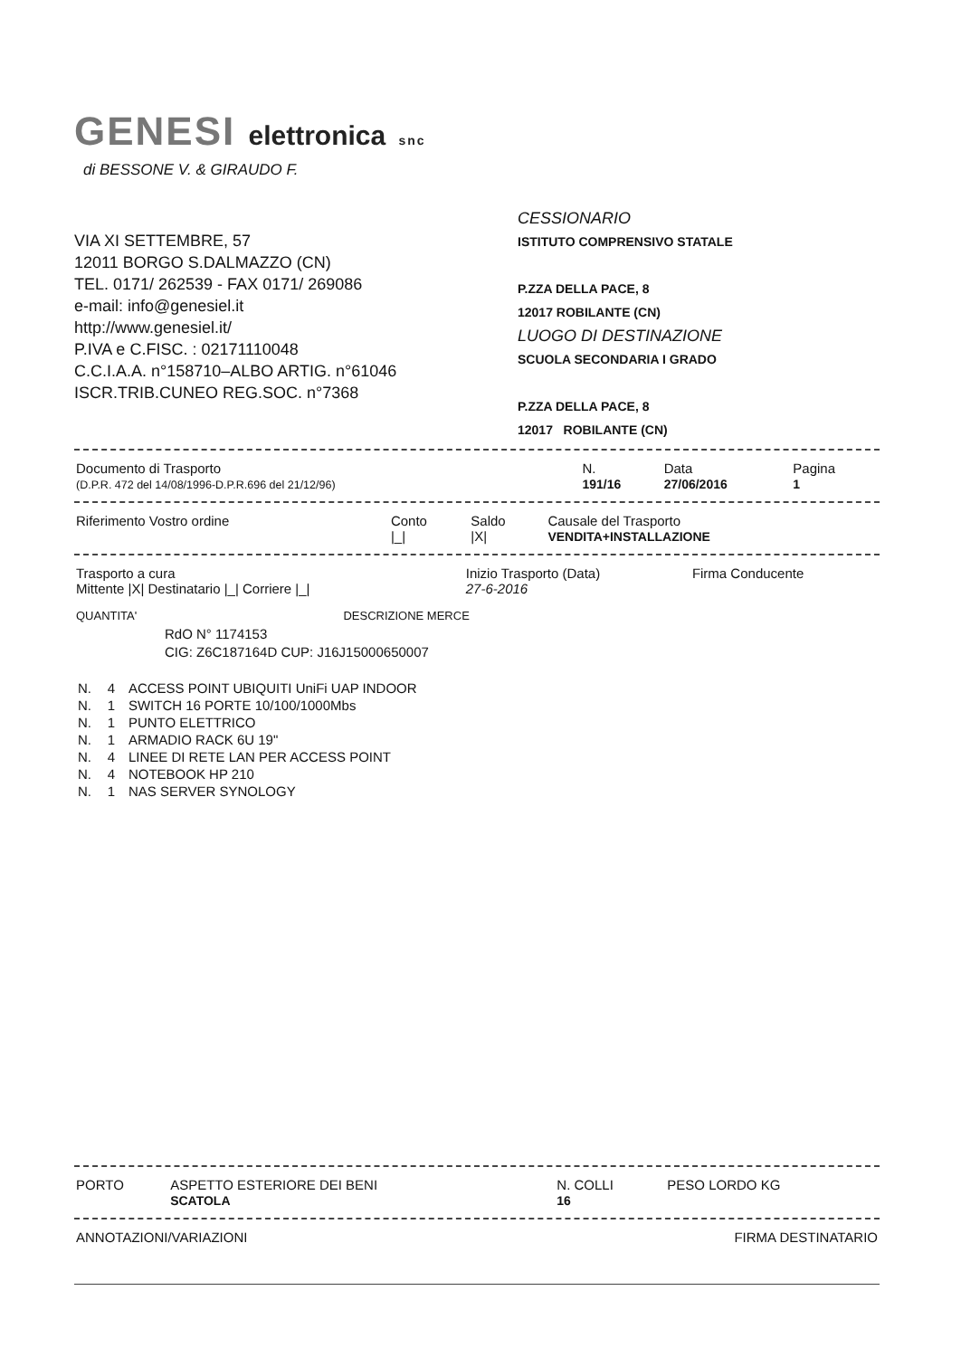GENESI elettronica snc
di BESSONE V. & GIRAUDO F.
VIA XI SETTEMBRE, 57
12011 BORGO S.DALMAZZO (CN)
TEL. 0171/ 262539 - FAX 0171/ 269086
e-mail: info@genesiel.it
http://www.genesiel.it/
P.IVA e C.FISC. : 02171110048
C.C.I.A.A. n°158710–ALBO ARTIG. n°61046
ISCR.TRIB.CUNEO REG.SOC. n°7368
CESSIONARIO
ISTITUTO COMPRENSIVO STATALE
P.ZZA DELLA PACE, 8
12017 ROBILANTE (CN)
LUOGO DI DESTINAZIONE
SCUOLA SECONDARIA I GRADO
P.ZZA DELLA PACE, 8
12017 ROBILANTE (CN)
| Documento di Trasporto (D.P.R. 472 del 14/08/1996-D.P.R.696 del 21/12/96) | N. 191/16 | Data 27/06/2016 | Pagina 1 |
| Riferimento Vostro ordine | Conto /_/ | Saldo /X/ | Causale del Trasporto VENDITA+INSTALLAZIONE |
| Trasporto a cura Mittente /X/ Destinatario /_/ Corriere /_/ | Inizio Trasporto (Data) 27-6-2016 | Firma Conducente |
| QUANTITA' | DESCRIZIONE MERCE |
RdO N° 1174153
CIG: Z6C187164D CUP: J16J15000650007
| N. | 4 | ACCESS POINT UBIQUITI UniFi UAP INDOOR |
| N. | 1 | SWITCH 16 PORTE 10/100/1000Mbs |
| N. | 1 | PUNTO ELETTRICO |
| N. | 1 | ARMADIO RACK 6U 19" |
| N. | 4 | LINEE DI RETE LAN PER ACCESS POINT |
| N. | 4 | NOTEBOOK HP 210 |
| N. | 1 | NAS SERVER SYNOLOGY |
| PORTO | ASPETTO ESTERIORE DEI BENI SCATOLA | N. COLLI 16 | PESO LORDO KG |
| ANNOTAZIONI/VARIAZIONI | FIRMA DESTINATARIO |